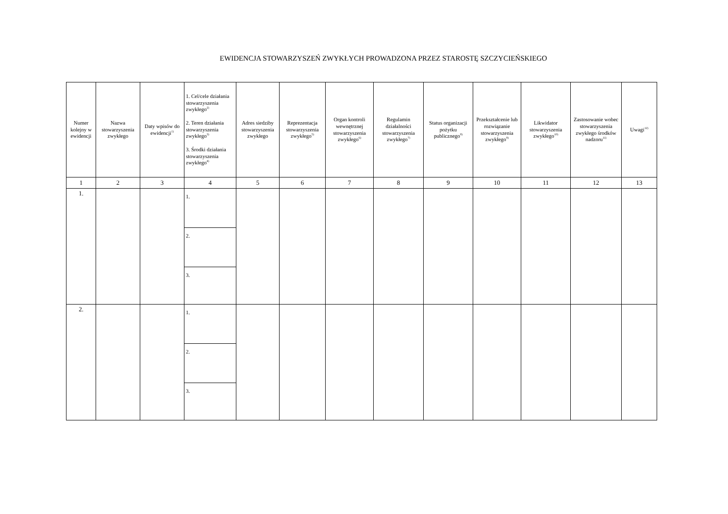EWIDENCJA STOWARZYSZEŃ ZWYKŁYCH PROWADZONA PRZEZ STAROSTĘ SZCZYCIEŃSKIEGO
| Numer kolejny w ewidencji | Nazwa stowarzyszenia zwykłego | Daty wpisów do ewidencji<sup>1)</sup> | 1. Cel/cele działania stowarzyszenia zwykłego<sup>2)</sup> 2. Teren działania stowarzyszenia zwykłego<sup>3)</sup> 3. Środki działania stowarzyszenia zwykłego<sup>4)</sup> | Adres siedziby stowarzyszenia zwykłego | Reprezentacja stowarzyszenia zwykłego<sup>5)</sup> | Organ kontroli wewnętrznej stowarzyszenia zwykłego<sup>6)</sup> | Regulamin działalności stowarzyszenia zwykłego<sup>7)</sup> | Status organizacji pożytku publicznego<sup>8)</sup> | Przekształcenie lub rozwiązanie stowarzyszenia zwykłego<sup>9)</sup> | Likwidator stowarzyszenia zwykłego<sup>10)</sup> | Zastosowanie wobec stowarzyszenia zwykłego środków nadzoru<sup>11)</sup> | Uwagi<sup>12)</sup> |
| --- | --- | --- | --- | --- | --- | --- | --- | --- | --- | --- | --- | --- |
| 1 | 2 | 3 | 4 | 5 | 6 | 7 | 8 | 9 | 10 | 11 | 12 | 13 |
| 1. | | | 1. | | | | | | | | | |
| | | | 2. | | | | | | | | | |
| | | | 3. | | | | | | | | | |
| 2. | | | 1. | | | | | | | | | |
| | | | 2. | | | | | | | | | |
| | | | 3. | | | | | | | | | |